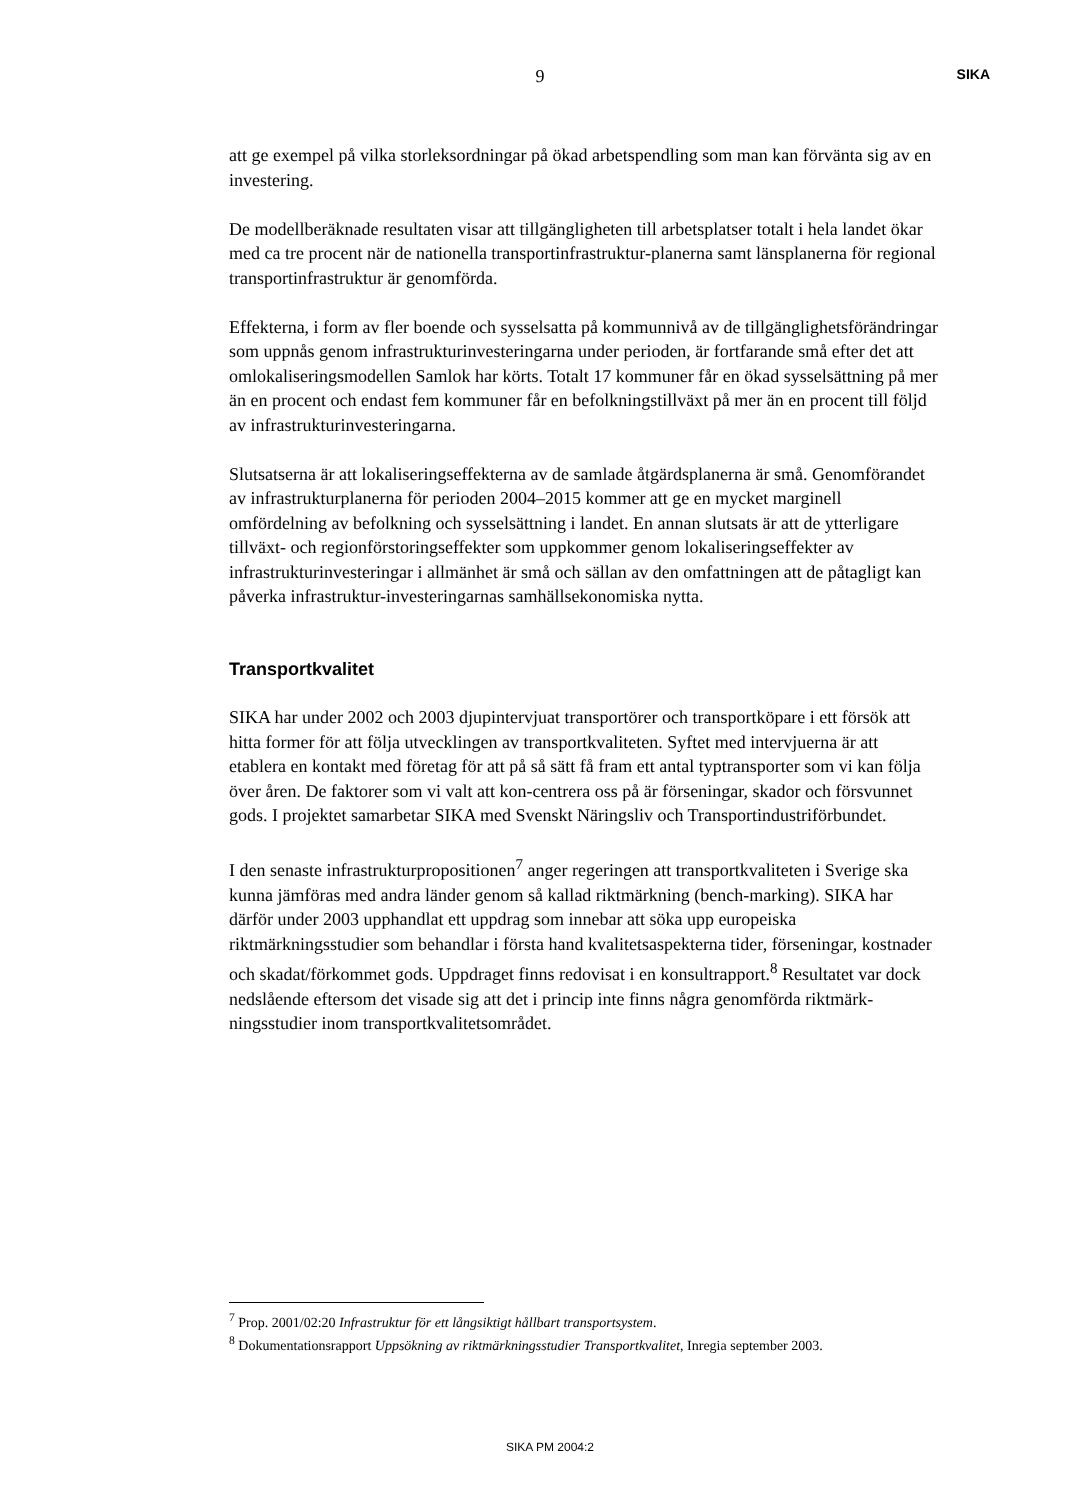9
SIKA
att ge exempel på vilka storleksordningar på ökad arbetspendling som man kan förvänta sig av en investering.
De modellberäknade resultaten visar att tillgängligheten till arbetsplatser totalt i hela landet ökar med ca tre procent när de nationella transportinfrastruktur-planerna samt länsplanerna för regional transportinfrastruktur är genomförda.
Effekterna, i form av fler boende och sysselsatta på kommunnivå av de tillgänglighetsförändringar som uppnås genom infrastrukturinvesteringarna under perioden, är fortfarande små efter det att omlokaliseringsmodellen Samlok har körts. Totalt 17 kommuner får en ökad sysselsättning på mer än en procent och endast fem kommuner får en befolkningstillväxt på mer än en procent till följd av infrastrukturinvesteringarna.
Slutsatserna är att lokaliseringseffekterna av de samlade åtgärdsplanerna är små. Genomförandet av infrastrukturplanerna för perioden 2004–2015 kommer att ge en mycket marginell omfördelning av befolkning och sysselsättning i landet. En annan slutsats är att de ytterligare tillväxt- och regionförstoringseffekter som uppkommer genom lokaliseringseffekter av infrastrukturinvesteringar i allmänhet är små och sällan av den omfattningen att de påtagligt kan påverka infrastruktur-investeringarnas samhällsekonomiska nytta.
Transportkvalitet
SIKA har under 2002 och 2003 djupintervjuat transportörer och transportköpare i ett försök att hitta former för att följa utvecklingen av transportkvaliteten. Syftet med intervjuerna är att etablera en kontakt med företag för att på så sätt få fram ett antal typtransporter som vi kan följa över åren. De faktorer som vi valt att kon-centrera oss på är förseningar, skador och försvunnet gods. I projektet samarbetar SIKA med Svenskt Näringsliv och Transportindustriförbundet.
I den senaste infrastrukturpropositionen<sup>7</sup> anger regeringen att transportkvaliteten i Sverige ska kunna jämföras med andra länder genom så kallad riktmärkning (bench-marking). SIKA har därför under 2003 upphandlat ett uppdrag som innebar att söka upp europeiska riktmärkningsstudier som behandlar i första hand kvalitetsaspekterna tider, förseningar, kostnader och skadat/förkommet gods. Uppdraget finns redovisat i en konsultrapport.<sup>8</sup> Resultatet var dock nedslående eftersom det visade sig att det i princip inte finns några genomförda riktmärk-ningsstudier inom transportkvalitetsområdet.
<sup>7</sup> Prop. 2001/02:20 Infrastruktur för ett långsiktigt hållbart transportsystem.
<sup>8</sup> Dokumentationsrapport Uppsökning av riktmärkningsstudier Transportkvalitet, Inregia september 2003.
SIKA PM 2004:2